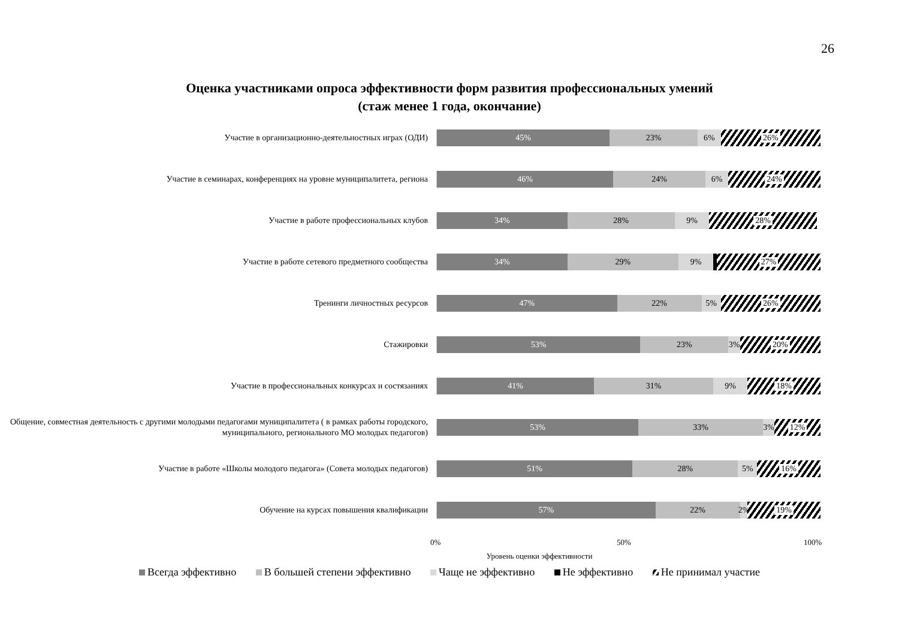26
Оценка участниками опроса эффективности форм развития профессиональных умений
(стаж менее 1 года, окончание)
Участие в организационно-деятельностных играх (ОДИ)
45% 23% 6% 26%
Участие в семинарах, конференциях на уровне муниципалитета, региона
46% 24% 6% 24%
Участие в работе профессиональных клубов
34% 28% 9% 28%
Участие в работе сетевого предметного сообщества
34% 29% 9% 27%
Тренинги личностных ресурсов
47% 22% 5% 26%
Стажировки
53% 23% 3% 20%
Участие в профессиональных конкурсах и состязаниях
41% 31% 9% 18%
Общение, совместная деятельность с другими молодыми педагогами муниципалитета ( в рамках работы городского, муниципального, регионального МО молодых педагогов)
53% 33% 3% 12%
Участие в работе «Школы молодого педагога» (Совета молодых педагогов)
51% 28% 5% 16%
Обучение на курсах повышения квалификации
57% 22% 2% 19%
0% 50% 100%
Уровень оценки эффективности
Всегда эффективно В большей степени эффективно Чаще не эффективно Не эффективно Не принимал участие